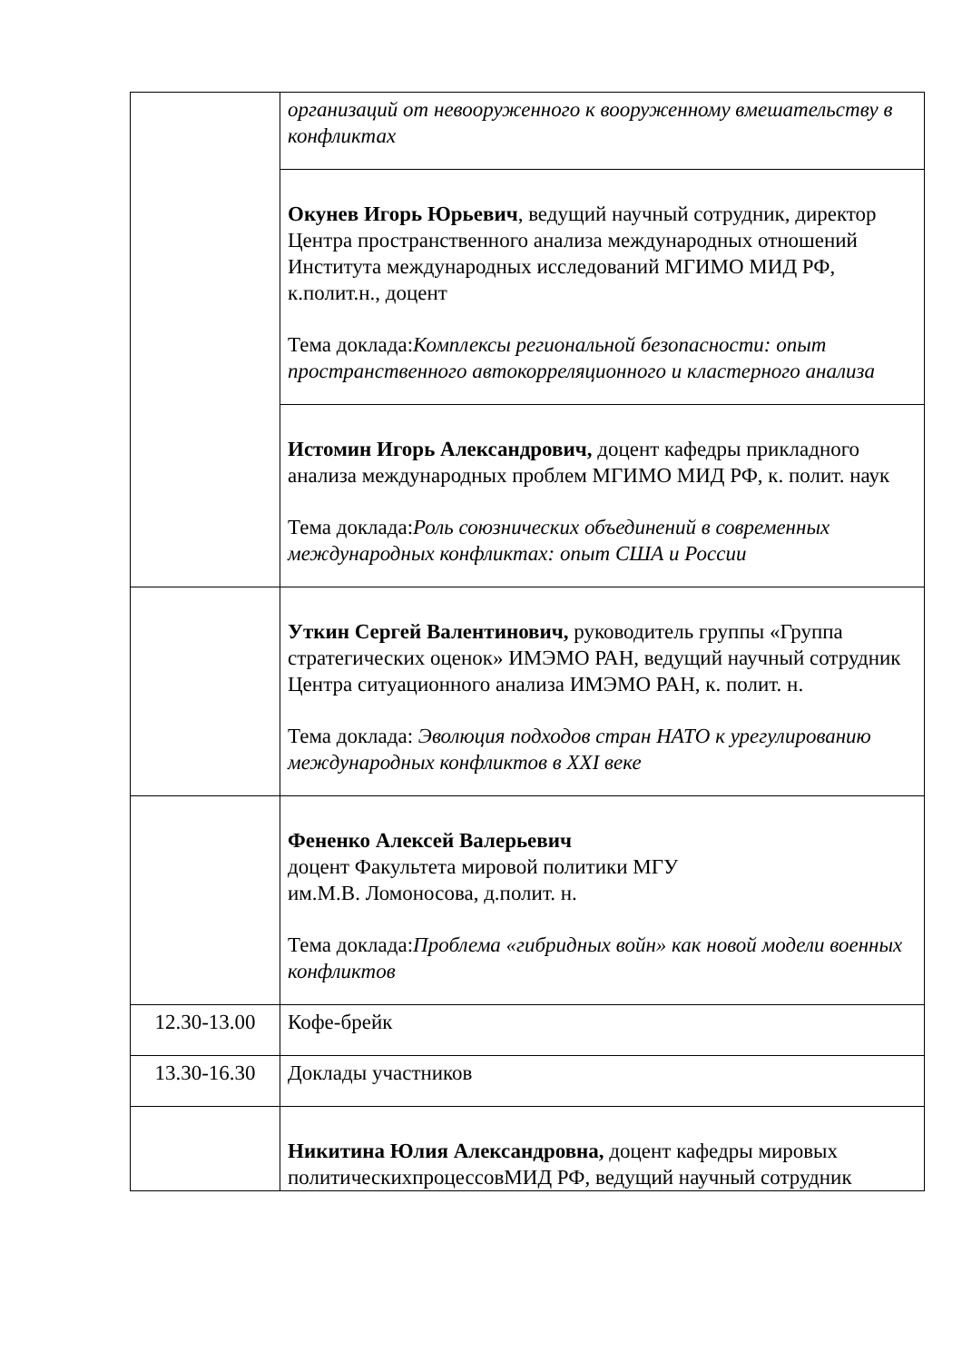| | организаций от невооруженного к вооруженному вмешательству в конфликтах |
| | Окунев Игорь Юрьевич , ведущий научный сотрудник, директор Центра пространственного анализа международных отношений Института международных исследований МГИМО МИД РФ, к.полит.н., доцент Тема доклада: Комплексы региональной безопасности: опыт пространственного автокорреляционного и кластерного анализа |
| | Истомин Игорь Александрович, доцент кафедры прикладного анализа международных проблем МГИМО МИД РФ, к. полит. наук Тема доклада: Роль союзнических объединений в современных международных конфликтах: опыт США и России |
| | Уткин Сергей Валентинович, руководитель группы «Группа стратегических оценок» ИМЭМО РАН, ведущий научный сотрудник Центра ситуационного анализа ИМЭМО РАН, к. полит. н. Тема доклада: Эволюция подходов стран НАТО к урегулированию международных конфликтов в XXI веке |
| | Фененко Алексей Валерьевич доцент Факультета мировой политики МГУ им.М.В. Ломоносова, д.полит. н. Тема доклада: Проблема «гибридных войн» как новой модели военных конфликтов |
| 12.30-13.00 | Кофе-брейк |
| 13.30-16.30 | Доклады участников |
| | Никитина Юлия Александровна, доцент кафедры мировых политическихпроцессовМИД РФ, ведущий научный сотрудник |